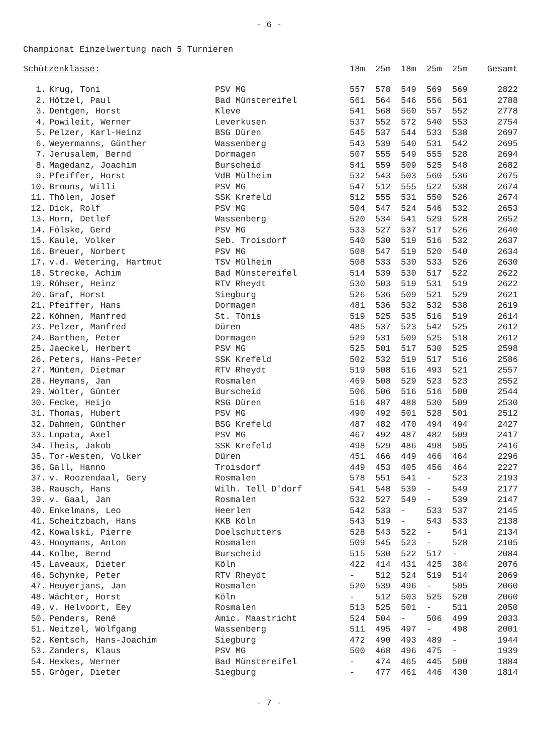- 6 -
Championat Einzelwertung nach 5 Turnieren
| Schützenklasse: | | | 18m | 25m | 18m | 25m | 25m | Gesamt |
| --- | --- | --- | --- | --- | --- | --- | --- | --- |
| 1. | Krug, Toni | PSV MG | 557 | 578 | 549 | 569 | 569 | 2822 |
| 2. | Hötzel, Paul | Bad Münstereifel | 561 | 564 | 546 | 556 | 561 | 2788 |
| 3. | Dentgen, Horst | Kleve | 541 | 568 | 560 | 557 | 552 | 2778 |
| 4. | Powileit, Werner | Leverkusen | 537 | 552 | 572 | 540 | 553 | 2754 |
| 5. | Pelzer, Karl-Heinz | BSG Düren | 545 | 537 | 544 | 533 | 538 | 2697 |
| 6. | Weyermanns, Günther | Wassenberg | 543 | 539 | 540 | 531 | 542 | 2695 |
| 7. | Jerusalem, Bernd | Dormagen | 507 | 555 | 549 | 555 | 528 | 2694 |
| 8. | Magedanz, Joachim | Burscheid | 541 | 559 | 509 | 525 | 548 | 2682 |
| 9. | Pfeiffer, Horst | VdB Mülheim | 532 | 543 | 503 | 560 | 536 | 2675 |
| 10. | Brouns, Willi | PSV MG | 547 | 512 | 555 | 522 | 538 | 2674 |
| 11. | Thölen, Josef | SSK Krefeld | 512 | 555 | 531 | 550 | 526 | 2674 |
| 12. | Dick, Rolf | PSV MG | 504 | 547 | 524 | 546 | 532 | 2653 |
| 13. | Horn, Detlef | Wassenberg | 520 | 534 | 541 | 529 | 528 | 2652 |
| 14. | Fölske, Gerd | PSV MG | 533 | 527 | 537 | 517 | 526 | 2640 |
| 15. | Kaule, Volker | Seb. Troisdorf | 540 | 530 | 519 | 516 | 532 | 2637 |
| 16. | Breuer, Norbert | PSV MG | 508 | 547 | 519 | 520 | 540 | 2634 |
| 17. | v.d. Wetering, Hartmut | TSV Mülheim | 508 | 533 | 530 | 533 | 526 | 2630 |
| 18. | Strecke, Achim | Bad Münstereifel | 514 | 539 | 530 | 517 | 522 | 2622 |
| 19. | Röhser, Heinz | RTV Rheydt | 530 | 503 | 519 | 531 | 519 | 2622 |
| 20. | Graf, Horst | Siegburg | 526 | 536 | 509 | 521 | 529 | 2621 |
| 21. | Pfeiffer, Hans | Dormagen | 481 | 536 | 532 | 532 | 538 | 2619 |
| 22. | Köhnen, Manfred | St. Tönis | 519 | 525 | 535 | 516 | 519 | 2614 |
| 23. | Pelzer, Manfred | Düren | 485 | 537 | 523 | 542 | 525 | 2612 |
| 24. | Barthen, Peter | Dormagen | 529 | 531 | 509 | 525 | 518 | 2612 |
| 25. | Jaeckel, Herbert | PSV MG | 525 | 501 | 517 | 530 | 525 | 2598 |
| 26. | Peters, Hans-Peter | SSK Krefeld | 502 | 532 | 519 | 517 | 516 | 2586 |
| 27. | Münten, Dietmar | RTV Rheydt | 519 | 508 | 516 | 493 | 521 | 2557 |
| 28. | Heymans, Jan | Rosmalen | 469 | 508 | 529 | 523 | 523 | 2552 |
| 29. | Wolter, Günter | Burscheid | 506 | 506 | 516 | 516 | 500 | 2544 |
| 30. | Fecke, Heijo | RSG Düren | 516 | 487 | 488 | 530 | 509 | 2530 |
| 31. | Thomas, Hubert | PSV MG | 490 | 492 | 501 | 528 | 501 | 2512 |
| 32. | Dahmen, Günther | BSG Krefeld | 487 | 482 | 470 | 494 | 494 | 2427 |
| 33. | Lopata, Axel | PSV MG | 467 | 492 | 487 | 482 | 509 | 2417 |
| 34. | Theis, Jakob | SSK Krefeld | 498 | 529 | 486 | 498 | 505 | 2416 |
| 35. | Tor-Westen, Volker | Düren | 451 | 466 | 449 | 466 | 464 | 2296 |
| 36. | Gall, Hanno | Troisdorf | 449 | 453 | 405 | 456 | 464 | 2227 |
| 37. | v. Roozendaal, Gery | Rosmalen | 578 | 551 | 541 | - | 523 | 2193 |
| 38. | Rausch, Hans | Wilh. Tell D'dorf | 541 | 548 | 539 | - | 549 | 2177 |
| 39. | v. Gaal, Jan | Rosmalen | 532 | 527 | 549 | - | 539 | 2147 |
| 40. | Enkelmans, Leo | Heerlen | 542 | 533 | - | 533 | 537 | 2145 |
| 41. | Scheitzbach, Hans | KKB Köln | 543 | 519 | - | 543 | 533 | 2138 |
| 42. | Kowalski, Pierre | Doelschutters | 528 | 543 | 522 | - | 541 | 2134 |
| 43. | Hooymans, Anton | Rosmalen | 509 | 545 | 523 | - | 528 | 2105 |
| 44. | Kolbe, Bernd | Burscheid | 515 | 530 | 522 | 517 | - | 2084 |
| 45. | Laveaux, Dieter | Köln | 422 | 414 | 431 | 425 | 384 | 2076 |
| 46. | Schynke, Peter | RTV Rheydt | - | 512 | 524 | 519 | 514 | 2069 |
| 47. | Heuyerjans, Jan | Rosmalen | 520 | 539 | 496 | - | 505 | 2060 |
| 48. | Wächter, Horst | Köln | - | 512 | 503 | 525 | 520 | 2060 |
| 49. | v. Helvoort, Eey | Rosmalen | 513 | 525 | 501 | - | 511 | 2050 |
| 50. | Penders, René | Amic. Maastricht | 524 | 504 | - | 506 | 499 | 2033 |
| 51. | Neitzel, Wolfgang | Wassenberg | 511 | 495 | 497 | - | 498 | 2001 |
| 52. | Kentsch, Hans-Joachim | Siegburg | 472 | 490 | 493 | 489 | - | 1944 |
| 53. | Zanders, Klaus | PSV MG | 500 | 468 | 496 | 475 | - | 1939 |
| 54. | Hexkes, Werner | Bad Münstereifel | - | 474 | 465 | 445 | 500 | 1884 |
| 55. | Gröger, Dieter | Siegburg | - | 477 | 461 | 446 | 430 | 1814 |
- 7 -